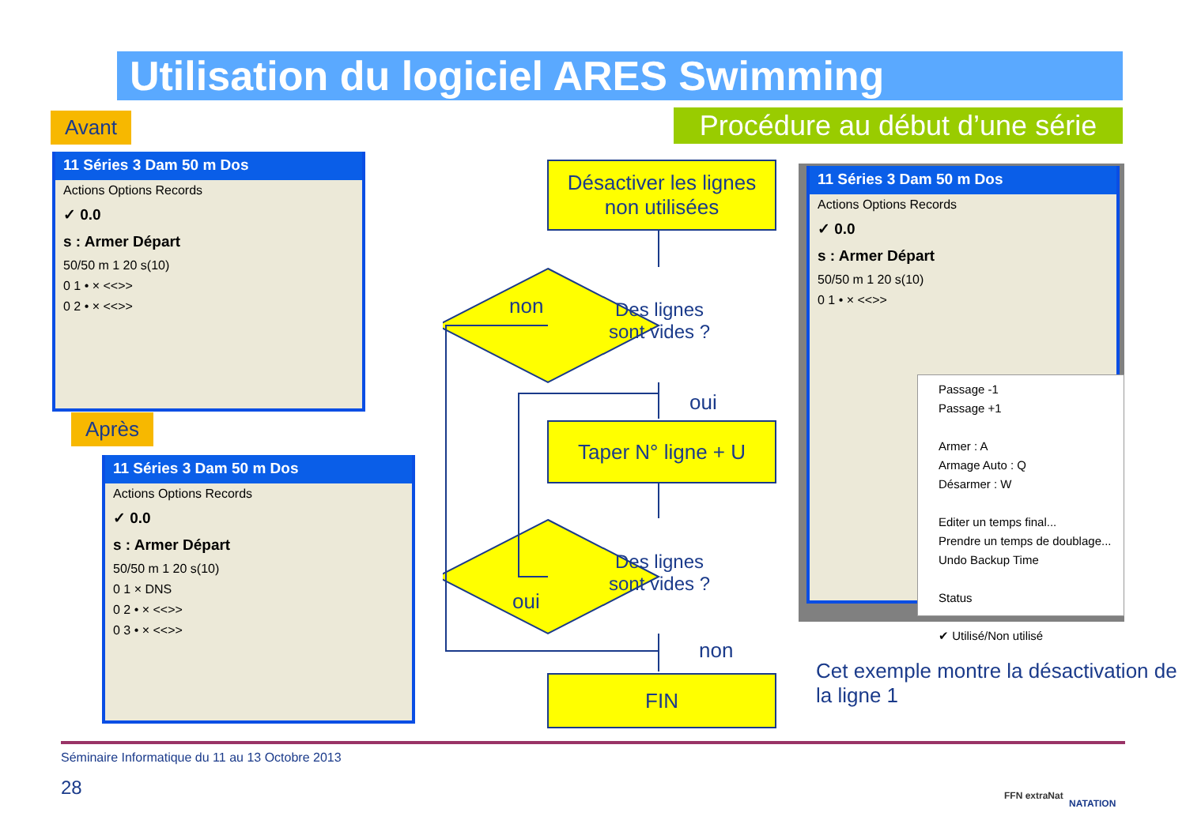Utilisation du logiciel ARES Swimming
Avant
Procédure au début d’une série
11 Séries 3 Dam 50 m Dos
Actions Options Records
✓ 0.0
s : Armer Départ
50/50 m 1 20 s(10)
0 1 • × <<>>
0 2 • × <<>>
Après
11 Séries 3 Dam 50 m Dos
Actions Options Records
✓ 0.0
s : Armer Départ
50/50 m 1 20 s(10)
0 1 × DNS
0 2 • × <<>>
0 3 • × <<>>
Désactiver les lignes non utilisées
Des lignes
sont vides ?
non
oui
Taper N° ligne + U
Des lignes
sont vides ?
oui
non
FIN
11 Séries 3 Dam 50 m Dos
Actions Options Records
✓ 0.0
s : Armer Départ
50/50 m 1 20 s(10)
0 1 • × <<>>
Passage -1
Passage +1
Armer : A
Armage Auto : Q
Désarmer : W
Editer un temps final...
Prendre un temps de doublage...
Undo Backup Time
Status
✔ Utilisé/Non utilisé
Cet exemple montre la désactivation de la ligne 1
Séminaire Informatique du 11 au 13 Octobre 2013
28 FFN extraNat
NATATION